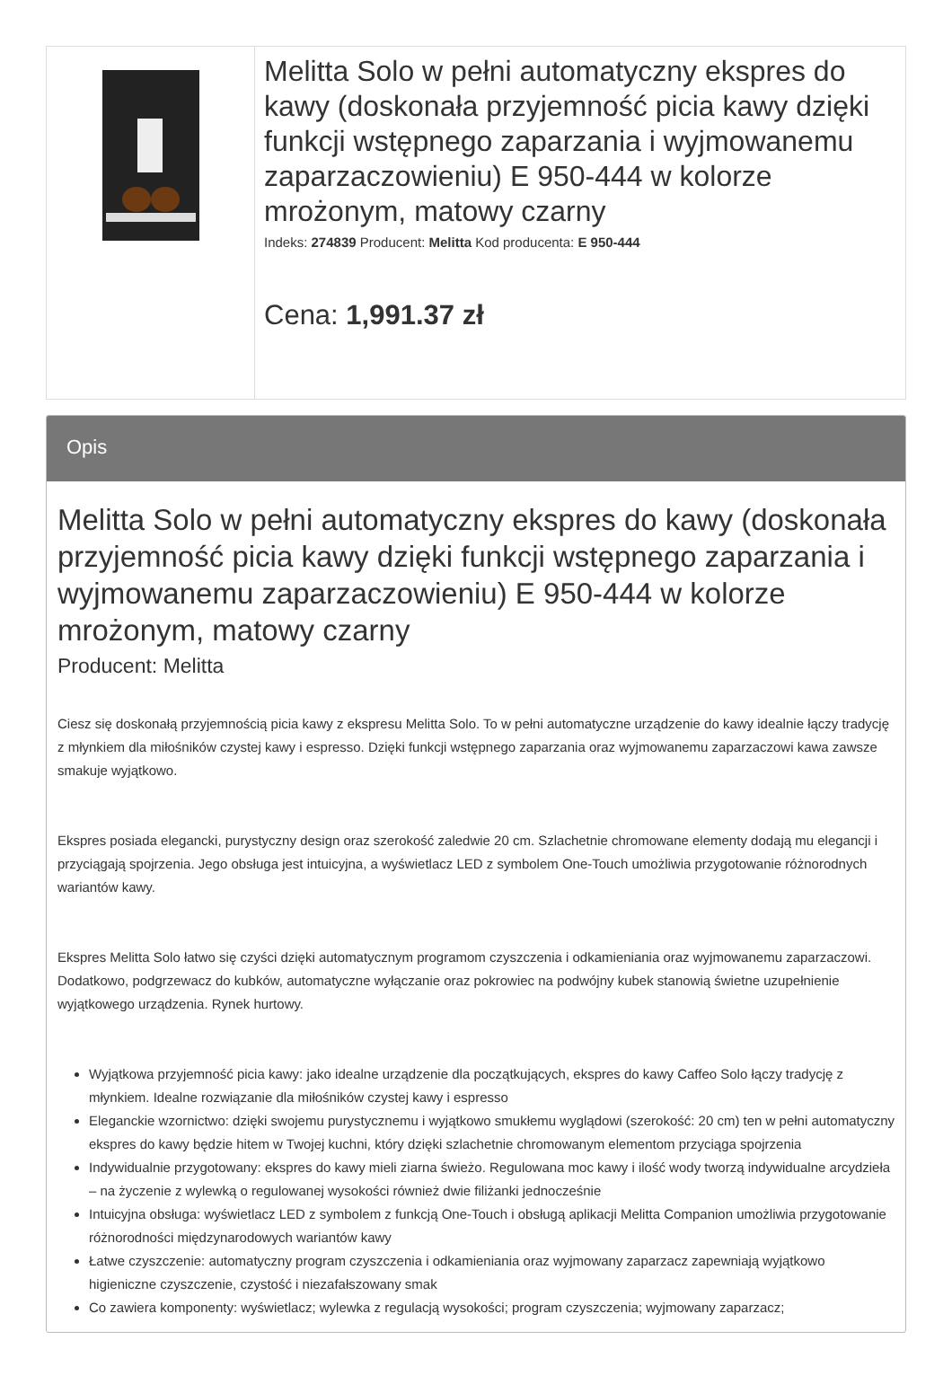Melitta Solo w pełni automatyczny ekspres do kawy (doskonała przyjemność picia kawy dzięki funkcji wstępnego zaparzania i wyjmowanemu zaparzaczowieniu) E 950-444 w kolorze mrożonym, matowy czarny
Indeks: 274839 Producent: Melitta Kod producenta: E 950-444
Cena: 1,991.37 zł
Opis
Melitta Solo w pełni automatyczny ekspres do kawy (doskonała przyjemność picia kawy dzięki funkcji wstępnego zaparzania i wyjmowanemu zaparzaczowieniu) E 950-444 w kolorze mrożonym, matowy czarny
Producent: Melitta
Ciesz się doskonałą przyjemnością picia kawy z ekspresu Melitta Solo. To w pełni automatyczne urządzenie do kawy idealnie łączy tradycję z młynkiem dla miłośników czystej kawy i espresso. Dzięki funkcji wstępnego zaparzania oraz wyjmowanemu zaparzaczowi kawa zawsze smakuje wyjątkowo.
Ekspres posiada elegancki, purystyczny design oraz szerokość zaledwie 20 cm. Szlachetnie chromowane elementy dodają mu elegancji i przyciągają spojrzenia. Jego obsługa jest intuicyjna, a wyświetlacz LED z symbolem One-Touch umożliwia przygotowanie różnorodnych wariantów kawy.
Ekspres Melitta Solo łatwo się czyści dzięki automatycznym programom czyszczenia i odkamieniania oraz wyjmowanemu zaparzaczowi. Dodatkowo, podgrzewacz do kubków, automatyczne wyłączanie oraz pokrowiec na podwójny kubek stanowią świetne uzupełnienie wyjątkowego urządzenia. Rynek hurtowy.
Wyjątkowa przyjemność picia kawy: jako idealne urządzenie dla początkujących, ekspres do kawy Caffeo Solo łączy tradycję z młynkiem. Idealne rozwiązanie dla miłośników czystej kawy i espresso
Eleganckie wzornictwo: dzięki swojemu purystycznemu i wyjątkowo smukłemu wyglądowi (szerokość: 20 cm) ten w pełni automatyczny ekspres do kawy będzie hitem w Twojej kuchni, który dzięki szlachetnie chromowanym elementom przyciąga spojrzenia
Indywidualnie przygotowany: ekspres do kawy mieli ziarna świeżo. Regulowana moc kawy i ilość wody tworzą indywidualne arcydzieła – na życzenie z wylewką o regulowanej wysokości również dwie filiżanki jednocześnie
Intuicyjna obsługa: wyświetlacz LED z symbolem z funkcją One-Touch i obsługą aplikacji Melitta Companion umożliwia przygotowanie różnorodności międzynarodowych wariantów kawy
Łatwe czyszczenie: automatyczny program czyszczenia i odkamieniania oraz wyjmowany zaparzacz zapewniają wyjątkowo higieniczne czyszczenie, czystość i niezafałszowany smak
Co zawiera komponenty: wyświetlacz; wylewka z regulacją wysokości; program czyszczenia; wyjmowany zaparzacz;